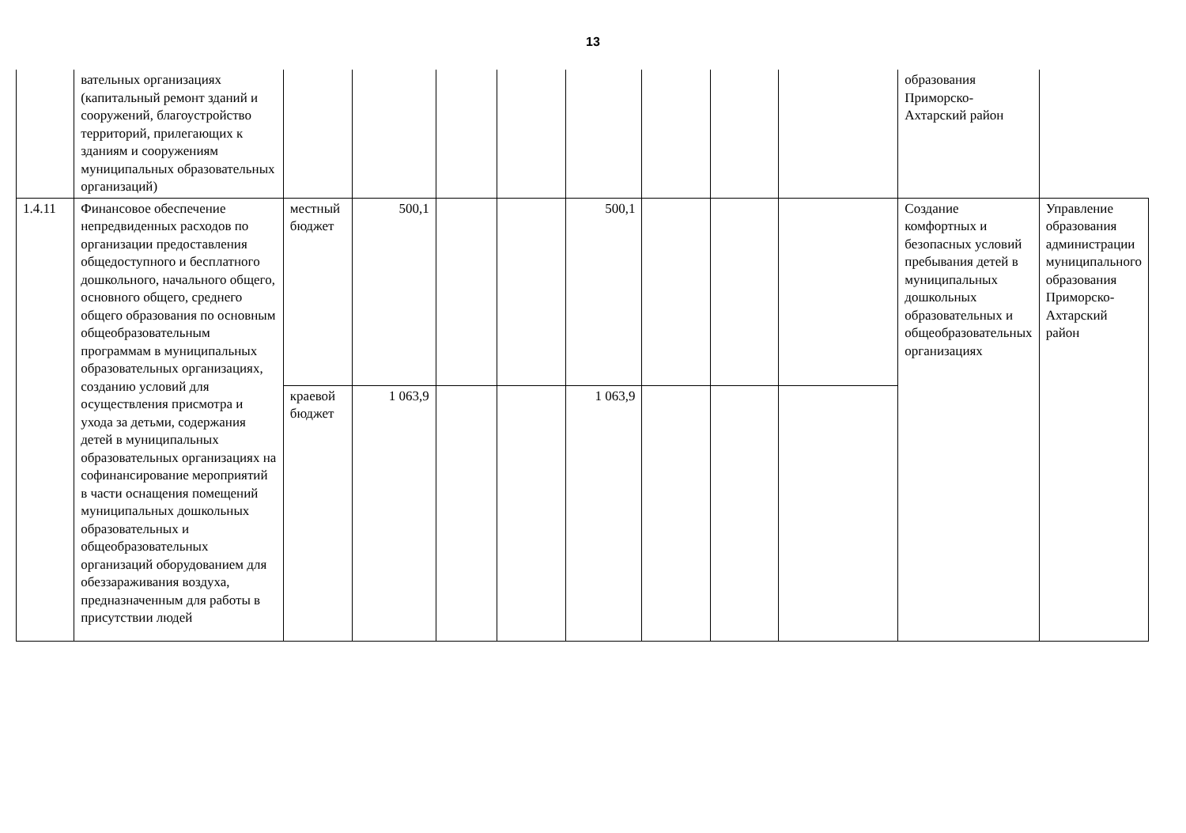13
| | вательных организациях (капитальный ремонт зданий и сооружений, благоустройство территорий, прилегающих к зданиям и сооружениям муниципальных образовательных организаций) | | | | | | | | | образования Приморско-Ахтарский район | |
| 1.4.11 | Финансовое обеспечение непредвиденных расходов по организации предоставления общедоступного и бесплатного дошкольного, начального общего, основного общего, среднего общего образования по основным общеобразовательным программам в муниципальных образовательных организациях, созданию условий для осуществления присмотра и ухода за детьми, содержания детей в муниципальных образовательных организациях на софинансирование мероприятий в части оснащения помещений муниципальных дошкольных образовательных и общеобразовательных организаций оборудованием для обеззараживания воздуха, предназначенным для работы в присутствии людей | местный бюджет | 500,1 | | | 500,1 | | | | Создание комфортных и безопасных условий пребывания детей в муниципальных дошкольных образовательных и общеобразовательных организациях | Управление образования администрации муниципального образования Приморско-Ахтарский район |
| | | краевой бюджет | 1 063,9 | | | 1 063,9 | | | | | |